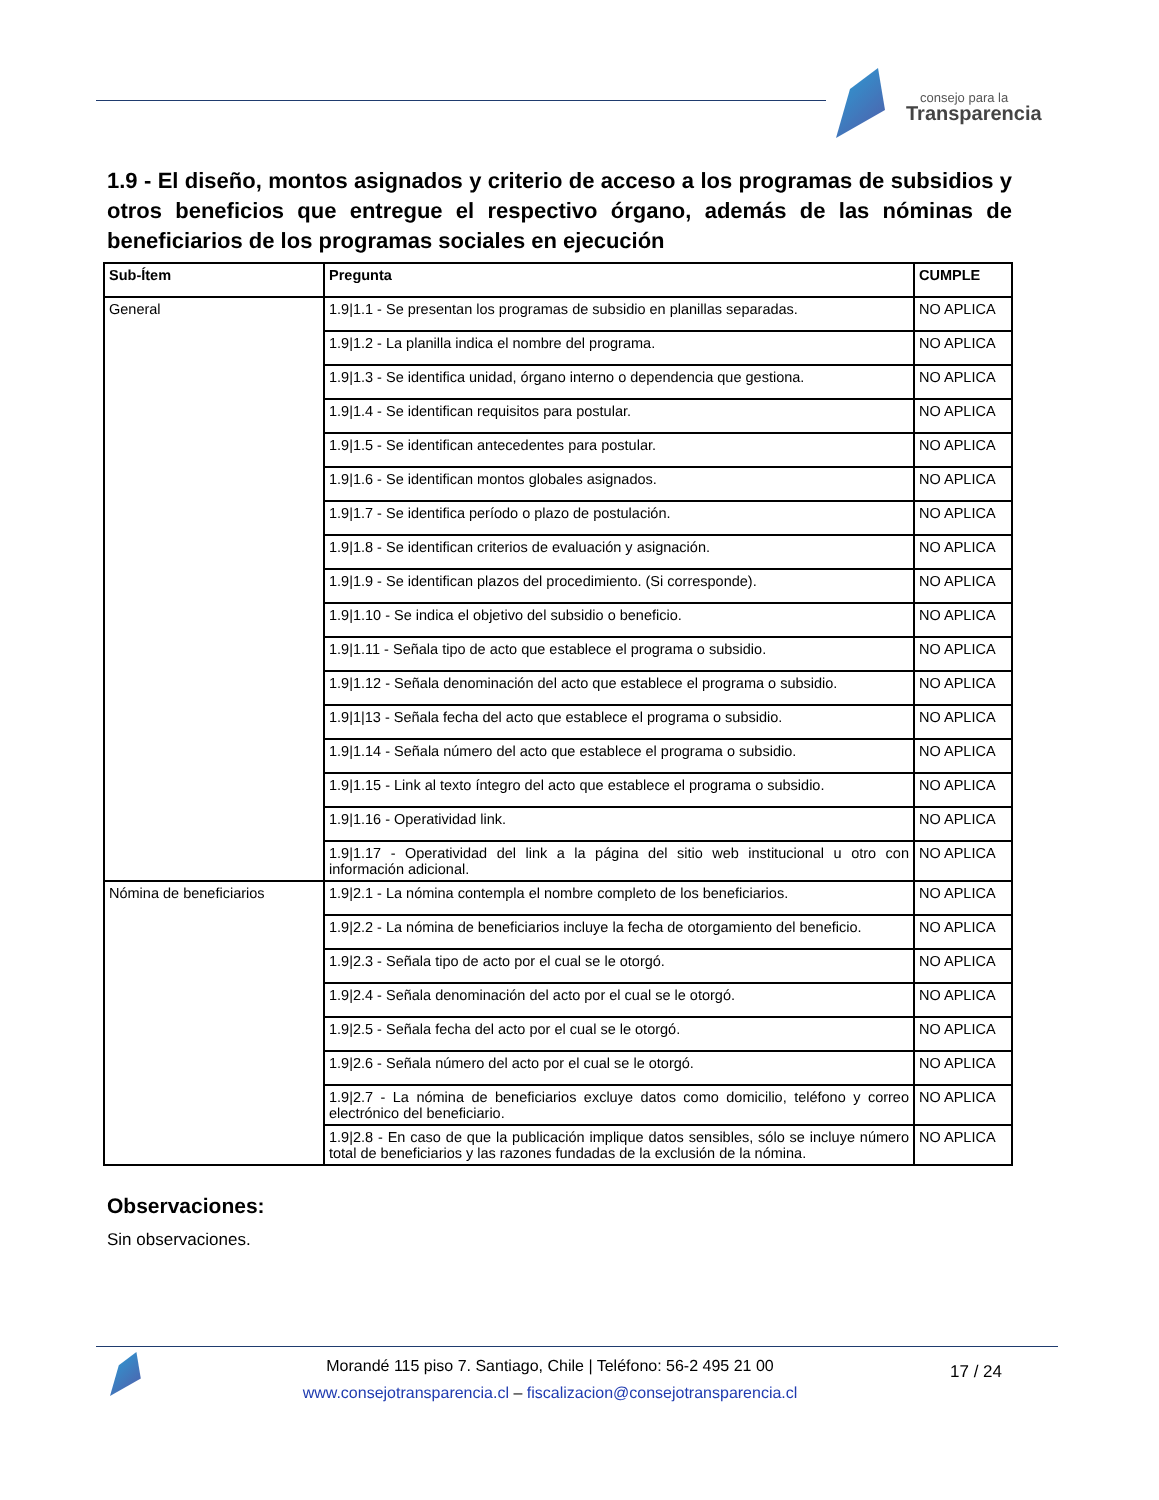consejo para la
Transparencia
1.9 - El diseño, montos asignados y criterio de acceso a los programas de subsidios y otros beneficios que entregue el respectivo órgano, además de las nóminas de beneficiarios de los programas sociales en ejecución
| Sub-Ítem | Pregunta | CUMPLE |
| --- | --- | --- |
| General | 1.9/1.1 - Se presentan los programas de subsidio en planillas separadas. | NO APLICA |
| | 1.9/1.2 - La planilla indica el nombre del programa. | NO APLICA |
| | 1.9/1.3 - Se identifica unidad, órgano interno o dependencia que gestiona. | NO APLICA |
| | 1.9/1.4 - Se identifican requisitos para postular. | NO APLICA |
| | 1.9/1.5 - Se identifican antecedentes para postular. | NO APLICA |
| | 1.9/1.6 - Se identifican montos globales asignados. | NO APLICA |
| | 1.9/1.7 - Se identifica período o plazo de postulación. | NO APLICA |
| | 1.9/1.8 - Se identifican criterios de evaluación y asignación. | NO APLICA |
| | 1.9/1.9 - Se identifican plazos del procedimiento. (Si corresponde). | NO APLICA |
| | 1.9/1.10 - Se indica el objetivo del subsidio o beneficio. | NO APLICA |
| | 1.9/1.11 - Señala tipo de acto que establece el programa o subsidio. | NO APLICA |
| | 1.9/1.12 - Señala denominación del acto que establece el programa o subsidio. | NO APLICA |
| | 1.9/1/13 - Señala fecha del acto que establece el programa o subsidio. | NO APLICA |
| | 1.9/1.14 - Señala número del acto que establece el programa o subsidio. | NO APLICA |
| | 1.9/1.15 - Link al texto íntegro del acto que establece el programa o subsidio. | NO APLICA |
| | 1.9/1.16 - Operatividad link. | NO APLICA |
| | 1.9/1.17 - Operatividad del link a la página del sitio web institucional u otro con información adicional. | NO APLICA |
| Nómina de beneficiarios | 1.9/2.1 - La nómina contempla el nombre completo de los beneficiarios. | NO APLICA |
| | 1.9/2.2 - La nómina de beneficiarios incluye la fecha de otorgamiento del beneficio. | NO APLICA |
| | 1.9/2.3 - Señala tipo de acto por el cual se le otorgó. | NO APLICA |
| | 1.9/2.4 - Señala denominación del acto por el cual se le otorgó. | NO APLICA |
| | 1.9/2.5 - Señala fecha del acto por el cual se le otorgó. | NO APLICA |
| | 1.9/2.6 - Señala número del acto por el cual se le otorgó. | NO APLICA |
| | 1.9/2.7 - La nómina de beneficiarios excluye datos como domicilio, teléfono y correo electrónico del beneficiario. | NO APLICA |
| | 1.9/2.8 - En caso de que la publicación implique datos sensibles, sólo se incluye número total de beneficiarios y las razones fundadas de la exclusión de la nómina. | NO APLICA |
Observaciones:
Sin observaciones.
Morandé 115 piso 7. Santiago, Chile | Teléfono: 56-2 495 21 00
www.consejotransparencia.cl – fiscalizacion@consejotransparencia.cl
17 / 24